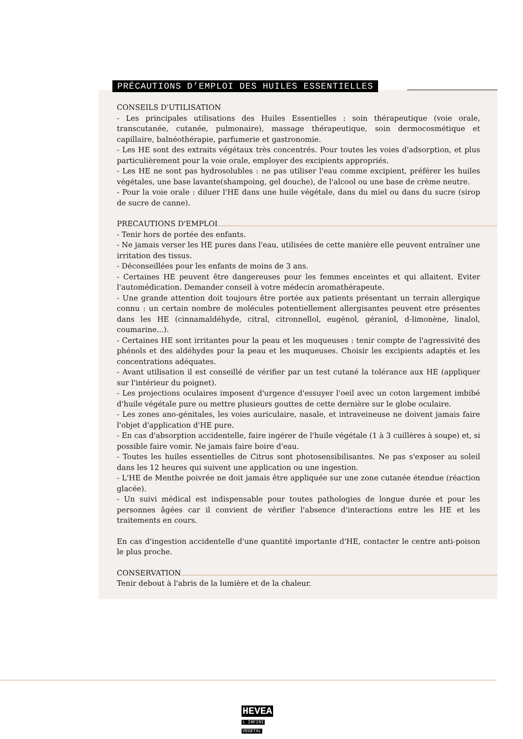PRÉCAUTIONS D’EMPLOI DES HUILES ESSENTIELLES
CONSEILS D'UTILISATION
- Les principales utilisations des Huiles Essentielles : soin thérapeutique (voie orale, transcutanée, cutanée, pulmonaire), massage thérapeutique, soin dermocosmétique et capillaire, balnéothérapie, parfumerie et gastronomie.
- Les HE sont des extraits végétaux très concentrés. Pour toutes les voies d'adsorption, et plus particulièrement pour la voie orale, employer des excipients appropriés.
- Les HE ne sont pas hydrosolubles : ne pas utiliser l'eau comme excipient, préférer les huiles végétales, une base lavante(shampoing, gel douche), de l'alcool ou une base de crème neutre.
- Pour la voie orale : diluer l'HE dans une huile végétale, dans du miel ou dans du sucre (sirop de sucre de canne).
PRECAUTIONS D'EMPLOI
- Tenir hors de portée des enfants.
- Ne jamais verser les HE pures dans l'eau, utilisées de cette manière elle peuvent entraîner une irritation des tissus.
- Déconseillées pour les enfants de moins de 3 ans.
- Certaines HE peuvent être dangereuses pour les femmes enceintes et qui allaitent. Eviter l'automédication. Demander conseil à votre médecin aromathérapeute.
- Une grande attention doit toujours être portée aux patients présentant un terrain allergique connu : un certain nombre de molécules potentiellement allergisantes peuvent etre présentes dans les HE (cinnamaldéhyde, citral, citronnellol, eugénol, géraniol, d-limonène, linalol, coumarine...).
- Certaines HE sont irritantes pour la peau et les muqueuses : tenir compte de l'agressivité des phénols et des aldéhydes pour la peau et les muqueuses. Choisir les excipients adaptés et les concentrations adéquates.
- Avant utilisation il est conseillé de vérifier par un test cutané la tolérance aux HE (appliquer sur l'intérieur du poignet).
- Les projections oculaires imposent d'urgence d'essuyer l'oeil avec un coton largement imbibé d'huile végétale pure ou mettre plusieurs gouttes de cette dernière sur le globe oculaire.
- Les zones ano-génitales, les voies auriculaire, nasale, et intraveineuse ne doivent jamais faire l'objet d'application d'HE pure.
- En cas d'absorption accidentelle, faire ingérer de l'huile végétale (1 à 3 cuillères à soupe) et, si possible faire vomir. Ne jamais faire boire d'eau.
- Toutes les huiles essentielles de Citrus sont photosensibilisantes. Ne pas s'exposer au soleil dans les 12 heures qui suivent une application ou une ingestion.
- L'HE de Menthe poivrée ne doit jamais être appliquée sur une zone cutanée étendue (réaction glacée).
- Un suivi médical est indispensable pour toutes pathologies de longue durée et pour les personnes âgées car il convient de vérifier l'absence d'interactions entre les HE et les traitements en cours.
En cas d'ingestion accidentelle d'une quantité importante d'HE, contacter le centre anti-poison le plus proche.
CONSERVATION
Tenir debout à l'abris de la lumière et de la chaleur.
HEVEA
L INFINI
VEGETAL